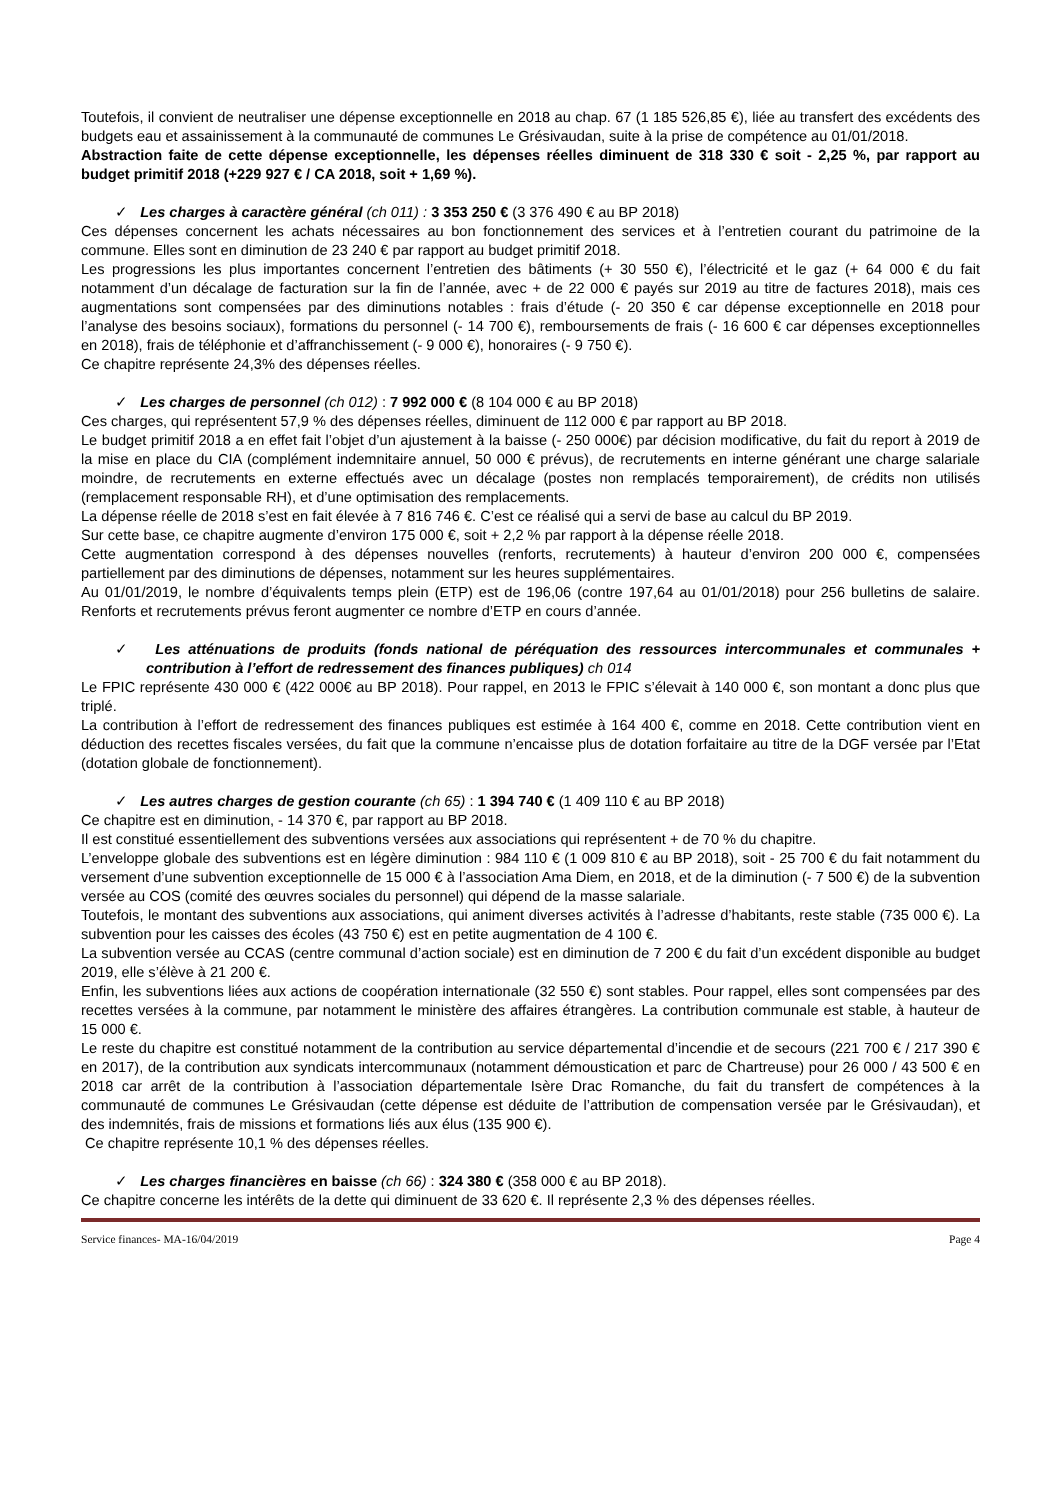Toutefois, il convient de neutraliser une dépense exceptionnelle en 2018 au chap. 67 (1 185 526,85 €), liée au transfert des excédents des budgets eau et assainissement à la communauté de communes Le Grésivaudan, suite à la prise de compétence au 01/01/2018.
Abstraction faite de cette dépense exceptionnelle, les dépenses réelles diminuent de 318 330 € soit - 2,25 %, par rapport au budget primitif 2018 (+229 927 € / CA 2018, soit + 1,69 %).
✓ Les charges à caractère général (ch 011) : 3 353 250 € (3 376 490 € au BP 2018)
Ces dépenses concernent les achats nécessaires au bon fonctionnement des services et à l’entretien courant du patrimoine de la commune. Elles sont en diminution de 23 240 € par rapport au budget primitif 2018.
Les progressions les plus importantes concernent l’entretien des bâtiments (+ 30 550 €), l’électricité et le gaz (+ 64 000 € du fait notamment d’un décalage de facturation sur la fin de l’année, avec + de 22 000 € payés sur 2019 au titre de factures 2018), mais ces augmentations sont compensées par des diminutions notables : frais d’étude (- 20 350 € car dépense exceptionnelle en 2018 pour l’analyse des besoins sociaux), formations du personnel (- 14 700 €), remboursements de frais (- 16 600 € car dépenses exceptionnelles en 2018), frais de téléphonie et d’affranchissement (- 9 000 €), honoraires (- 9 750 €).
Ce chapitre représente 24,3% des dépenses réelles.
✓ Les charges de personnel (ch 012) : 7 992 000 € (8 104 000 € au BP 2018)
Ces charges, qui représentent 57,9 % des dépenses réelles, diminuent de 112 000 € par rapport au BP 2018.
Le budget primitif 2018 a en effet fait l’objet d’un ajustement à la baisse (- 250 000€) par décision modificative, du fait du report à 2019 de la mise en place du CIA (complément indemnitaire annuel, 50 000 € prévus), de recrutements en interne générant une charge salariale moindre, de recrutements en externe effectués avec un décalage (postes non remplacés temporairement), de crédits non utilisés (remplacement responsable RH), et d’une optimisation des remplacements.
La dépense réelle de 2018 s’est en fait élevée à 7 816 746 €. C’est ce réalisé qui a servi de base au calcul du BP 2019.
Sur cette base, ce chapitre augmente d’environ 175 000 €, soit + 2,2 % par rapport à la dépense réelle 2018.
Cette augmentation correspond à des dépenses nouvelles (renforts, recrutements) à hauteur d’environ 200 000 €, compensées partiellement par des diminutions de dépenses, notamment sur les heures supplémentaires.
Au 01/01/2019, le nombre d’équivalents temps plein (ETP) est de 196,06 (contre 197,64 au 01/01/2018) pour 256 bulletins de salaire. Renforts et recrutements prévus feront augmenter ce nombre d’ETP en cours d’année.
✓ Les atténuations de produits (fonds national de péréquation des ressources intercommunales et communales + contribution à l’effort de redressement des finances publiques) ch 014
Le FPIC représente 430 000 € (422 000€ au BP 2018). Pour rappel, en 2013 le FPIC s’élevait à 140 000 €, son montant a donc plus que triplé.
La contribution à l’effort de redressement des finances publiques est estimée à 164 400 €, comme en 2018. Cette contribution vient en déduction des recettes fiscales versées, du fait que la commune n’encaisse plus de dotation forfaitaire au titre de la DGF versée par l’Etat (dotation globale de fonctionnement).
✓ Les autres charges de gestion courante (ch 65) : 1 394 740 € (1 409 110 € au BP 2018)
Ce chapitre est en diminution, - 14 370 €, par rapport au BP 2018.
Il est constitué essentiellement des subventions versées aux associations qui représentent + de 70 % du chapitre.
L’enveloppe globale des subventions est en légère diminution : 984 110 € (1 009 810 € au BP 2018), soit - 25 700 € du fait notamment du versement d’une subvention exceptionnelle de 15 000 € à l’association Ama Diem, en 2018, et de la diminution (- 7 500 €) de la subvention versée au COS (comité des œuvres sociales du personnel) qui dépend de la masse salariale.
Toutefois, le montant des subventions aux associations, qui animent diverses activités à l’adresse d’habitants, reste stable (735 000 €). La subvention pour les caisses des écoles (43 750 €) est en petite augmentation de 4 100 €.
La subvention versée au CCAS (centre communal d’action sociale) est en diminution de 7 200 € du fait d’un excédent disponible au budget 2019, elle s’élève à 21 200 €.
Enfin, les subventions liées aux actions de coopération internationale (32 550 €) sont stables. Pour rappel, elles sont compensées par des recettes versées à la commune, par notamment le ministère des affaires étrangères. La contribution communale est stable, à hauteur de 15 000 €.
Le reste du chapitre est constitué notamment de la contribution au service départemental d’incendie et de secours (221 700 € / 217 390 € en 2017), de la contribution aux syndicats intercommunaux (notamment démoustication et parc de Chartreuse) pour 26 000 / 43 500 € en 2018 car arrêt de la contribution à l’association départementale Isère Drac Romanche, du fait du transfert de compétences à la communauté de communes Le Grésivaudan (cette dépense est déduite de l’attribution de compensation versée par le Grésivaudan), et des indemnités, frais de missions et formations liés aux élus (135 900 €).
Ce chapitre représente 10,1 % des dépenses réelles.
✓ Les charges financières en baisse (ch 66) : 324 380 € (358 000 € au BP 2018).
Ce chapitre concerne les intérêts de la dette qui diminuent de 33 620 €. Il représente 2,3 % des dépenses réelles.
Service finances- MA-16/04/2019 Page 4